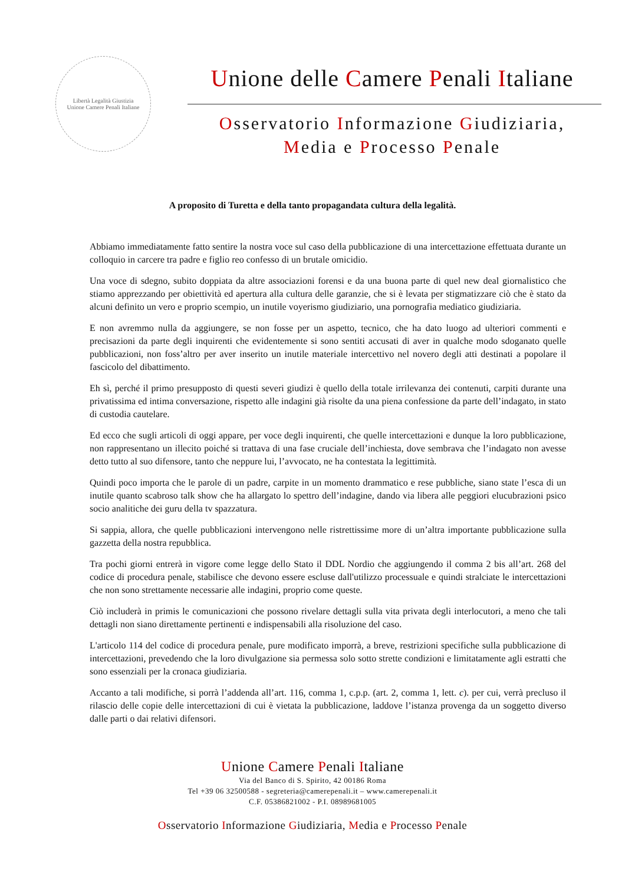Libertà Legalità Giustizia
Unione Camere Penali Italiane
Unione delle Camere Penali Italiane
Osservatorio Informazione Giudiziaria,
Media e Processo Penale
A proposito di Turetta e della tanto propagandata cultura della legalità.
Abbiamo immediatamente fatto sentire la nostra voce sul caso della pubblicazione di una intercettazione effettuata durante un colloquio in carcere tra padre e figlio reo confesso di un brutale omicidio.
Una voce di sdegno, subito doppiata da altre associazioni forensi e da una buona parte di quel new deal giornalistico che stiamo apprezzando per obiettività ed apertura alla cultura delle garanzie, che si è levata per stigmatizzare ciò che è stato da alcuni definito un vero e proprio scempio, un inutile voyerismo giudiziario, una pornografia mediatico giudiziaria.
E non avremmo nulla da aggiungere, se non fosse per un aspetto, tecnico, che ha dato luogo ad ulteriori commenti e precisazioni da parte degli inquirenti che evidentemente si sono sentiti accusati di aver in qualche modo sdoganato quelle pubblicazioni, non foss’altro per aver inserito un inutile materiale intercettivo nel novero degli atti destinati a popolare il fascicolo del dibattimento.
Eh sì, perché il primo presupposto di questi severi giudizi è quello della totale irrilevanza dei contenuti, carpiti durante una privatissima ed intima conversazione, rispetto alle indagini già risolte da una piena confessione da parte dell’indagato, in stato di custodia cautelare.
Ed ecco che sugli articoli di oggi appare, per voce degli inquirenti, che quelle intercettazioni e dunque la loro pubblicazione, non rappresentano un illecito poiché si trattava di una fase cruciale dell’inchiesta, dove sembrava che l’indagato non avesse detto tutto al suo difensore, tanto che neppure lui, l’avvocato, ne ha contestata la legittimità.
Quindi poco importa che le parole di un padre, carpite in un momento drammatico e rese pubbliche, siano state l’esca di un inutile quanto scabroso talk show che ha allargato lo spettro dell’indagine, dando via libera alle peggiori elucubrazioni psico socio analitiche dei guru della tv spazzatura.
Si sappia, allora, che quelle pubblicazioni intervengono nelle ristrettissime more di un’altra importante pubblicazione sulla gazzetta della nostra repubblica.
Tra pochi giorni entrerà in vigore come legge dello Stato il DDL Nordio che aggiungendo il comma 2 bis all’art. 268 del codice di procedura penale, stabilisce che devono essere escluse dall'utilizzo processuale e quindi stralciate le intercettazioni che non sono strettamente necessarie alle indagini, proprio come queste.
Ciò includerà in primis le comunicazioni che possono rivelare dettagli sulla vita privata degli interlocutori, a meno che tali dettagli non siano direttamente pertinenti e indispensabili alla risoluzione del caso.
L'articolo 114 del codice di procedura penale, pure modificato imporrà, a breve, restrizioni specifiche sulla pubblicazione di intercettazioni, prevedendo che la loro divulgazione sia permessa solo sotto strette condizioni e limitatamente agli estratti che sono essenziali per la cronaca giudiziaria.
Accanto a tali modifiche, si porrà l’addenda all’art. 116, comma 1, c.p.p. (art. 2, comma 1, lett. c). per cui, verrà precluso il rilascio delle copie delle intercettazioni di cui è vietata la pubblicazione, laddove l’istanza provenga da un soggetto diverso dalle parti o dai relativi difensori.
Unione Camere Penali Italiane
Via del Banco di S. Spirito, 42 00186 Roma
Tel +39 06 32500588 - segreteria@camerepenali.it – www.camerepenali.it
C.F. 05386821002 - P.I. 08989681005
Osservatorio Informazione Giudiziaria, Media e Processo Penale